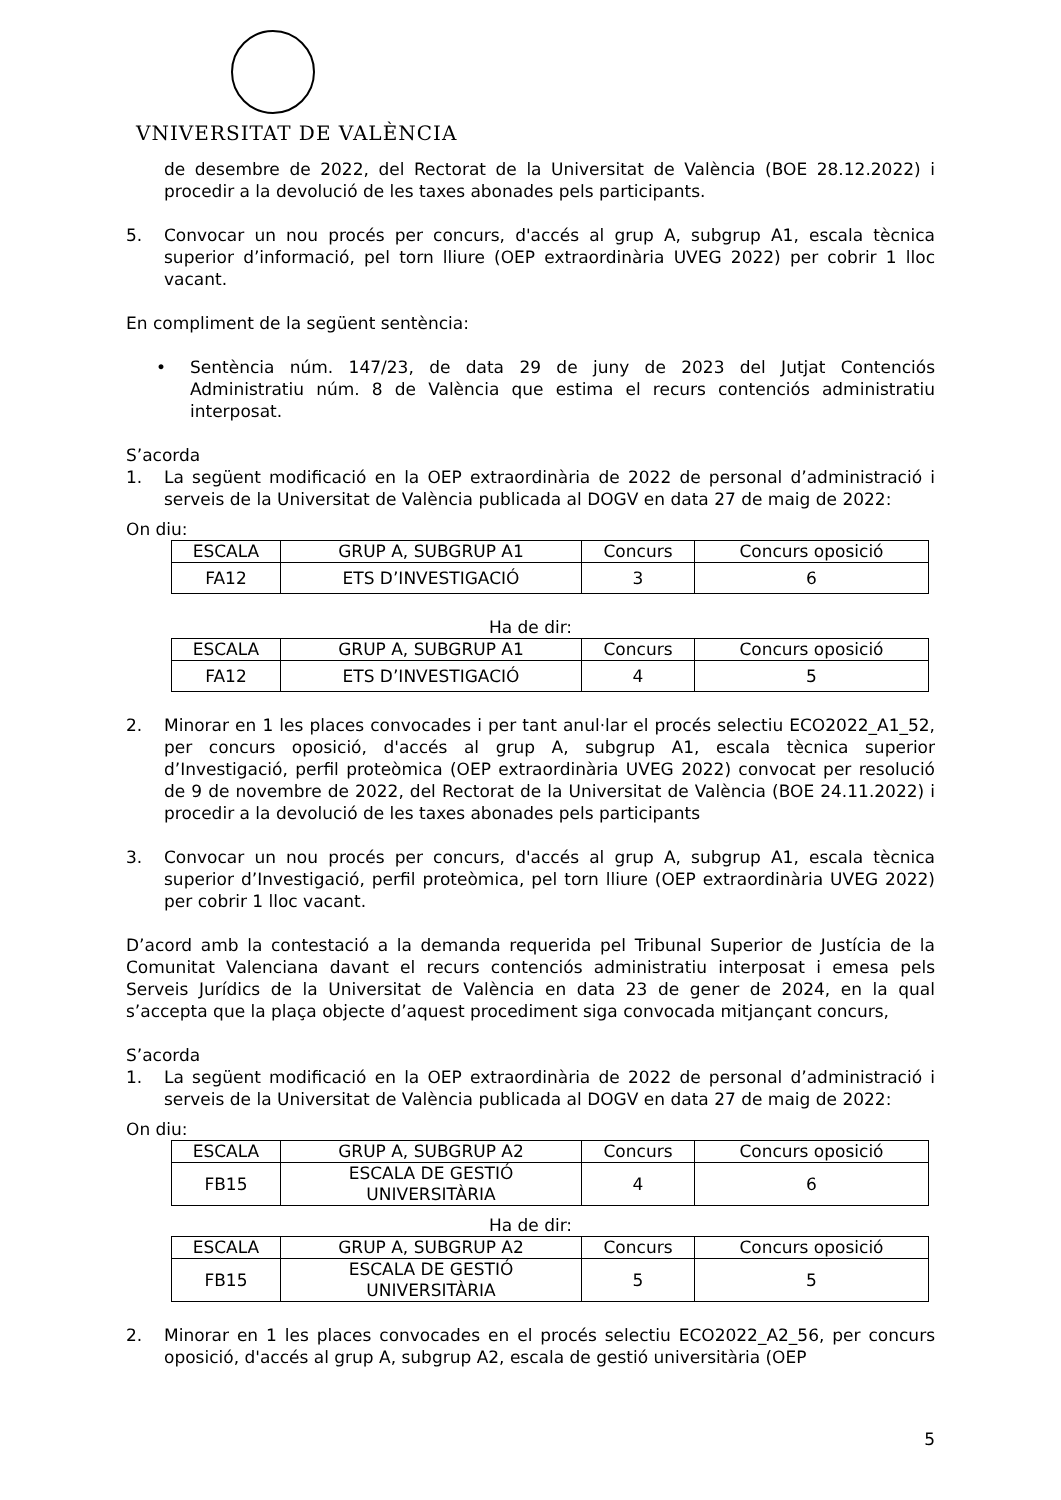VNIVERSITAT DE VALÈNCIA
de desembre de 2022, del Rectorat de la Universitat de València (BOE 28.12.2022) i procedir a la devolució de les taxes abonades pels participants.
5. Convocar un nou procés per concurs, d'accés al grup A, subgrup A1, escala tècnica superior d’informació, pel torn lliure (OEP extraordinària UVEG 2022) per cobrir 1 lloc vacant.
En compliment de la següent sentència:
• Sentència núm. 147/23, de data 29 de juny de 2023 del Jutjat Contenciós Administratiu núm. 8 de València que estima el recurs contenciós administratiu interposat.
S’acorda
1. La següent modificació en la OEP extraordinària de 2022 de personal d’administració i serveis de la Universitat de València publicada al DOGV en data 27 de maig de 2022:
On diu:
| ESCALA | GRUP A, SUBGRUP A1 | Concurs | Concurs oposició |
| FA12 | ETS D’INVESTIGACIÓ | 3 | 6 |
Ha de dir:
| ESCALA | GRUP A, SUBGRUP A1 | Concurs | Concurs oposició |
| FA12 | ETS D’INVESTIGACIÓ | 4 | 5 |
2. Minorar en 1 les places convocades i per tant anul·lar el procés selectiu ECO2022_A1_52, per concurs oposició, d'accés al grup A, subgrup A1, escala tècnica superior d’Investigació, perfil proteòmica (OEP extraordinària UVEG 2022) convocat per resolució de 9 de novembre de 2022, del Rectorat de la Universitat de València (BOE 24.11.2022) i procedir a la devolució de les taxes abonades pels participants
3. Convocar un nou procés per concurs, d'accés al grup A, subgrup A1, escala tècnica superior d’Investigació, perfil proteòmica, pel torn lliure (OEP extraordinària UVEG 2022) per cobrir 1 lloc vacant.
D’acord amb la contestació a la demanda requerida pel Tribunal Superior de Justícia de la Comunitat Valenciana davant el recurs contenciós administratiu interposat i emesa pels Serveis Jurídics de la Universitat de València en data 23 de gener de 2024, en la qual s’accepta que la plaça objecte d’aquest procediment siga convocada mitjançant concurs,
S’acorda
1. La següent modificació en la OEP extraordinària de 2022 de personal d’administració i serveis de la Universitat de València publicada al DOGV en data 27 de maig de 2022:
On diu:
| ESCALA | GRUP A, SUBGRUP A2 | Concurs | Concurs oposició |
| FB15 | ESCALA DE GESTIÓ UNIVERSITÀRIA | 4 | 6 |
Ha de dir:
| ESCALA | GRUP A, SUBGRUP A2 | Concurs | Concurs oposició |
| FB15 | ESCALA DE GESTIÓ UNIVERSITÀRIA | 5 | 5 |
2. Minorar en 1 les places convocades en el procés selectiu ECO2022_A2_56, per concurs oposició, d'accés al grup A, subgrup A2, escala de gestió universitària (OEP
5